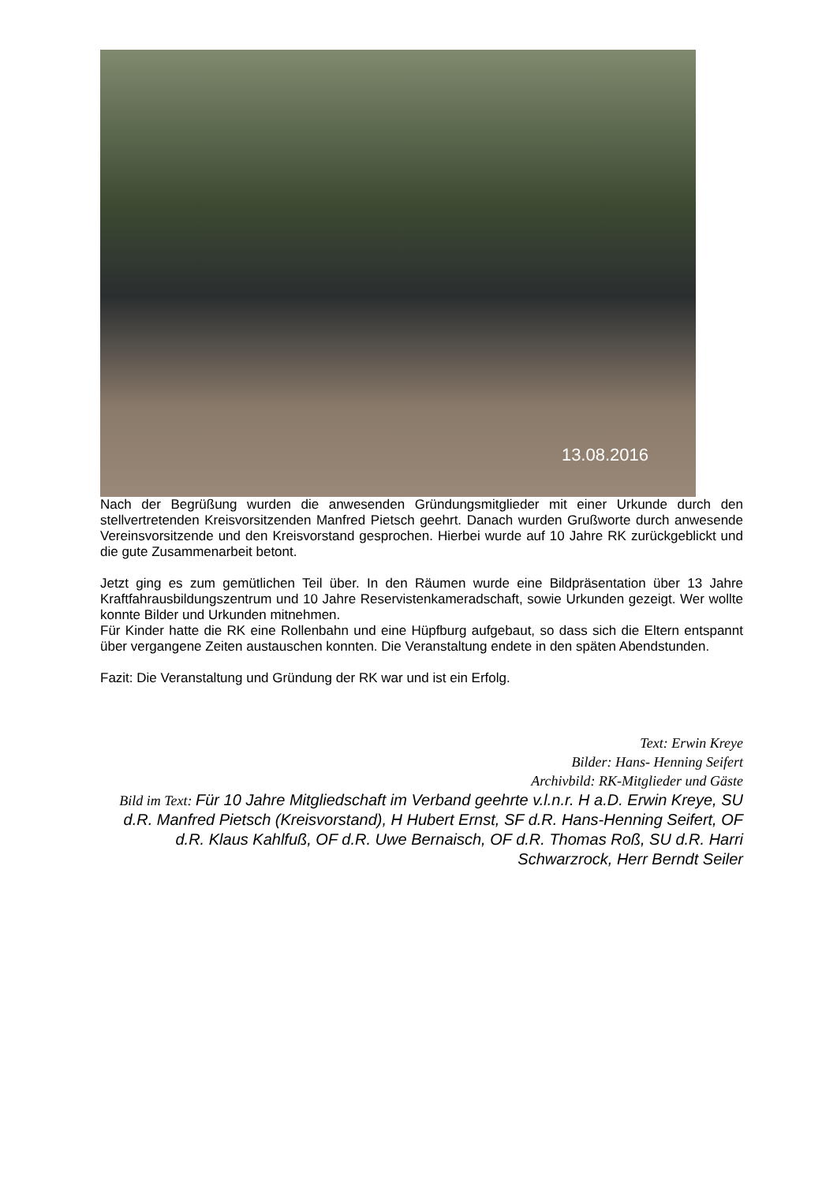13.08.2016
Nach der Begrüßung wurden die anwesenden Gründungsmitglieder mit einer Urkunde durch den stellvertretenden Kreisvorsitzenden Manfred Pietsch geehrt. Danach wurden Grußworte durch anwesende Vereinsvorsitzende und den Kreisvorstand gesprochen. Hierbei wurde auf 10 Jahre RK zurückgeblickt und die gute Zusammenarbeit betont.
Jetzt ging es zum gemütlichen Teil über. In den Räumen wurde eine Bildpräsentation über 13 Jahre Kraftfahrausbildungszentrum und 10 Jahre Reservistenkameradschaft, sowie Urkunden gezeigt. Wer wollte konnte Bilder und Urkunden mitnehmen.
Für Kinder hatte die RK eine Rollenbahn und eine Hüpfburg aufgebaut, so dass sich die Eltern entspannt über vergangene Zeiten austauschen konnten. Die Veranstaltung endete in den späten Abendstunden.
Fazit: Die Veranstaltung und Gründung der RK war und ist ein Erfolg.
Text: Erwin Kreye
Bilder: Hans- Henning Seifert
Archivbild: RK-Mitglieder und Gäste
Bild im Text: Für 10 Jahre Mitgliedschaft im Verband geehrte v.l.n.r. H a.D. Erwin Kreye, SU d.R. Manfred Pietsch (Kreisvorstand), H Hubert Ernst, SF d.R. Hans-Henning Seifert, OF d.R. Klaus Kahlfuß, OF d.R. Uwe Bernaisch, OF d.R. Thomas Roß, SU d.R. Harri Schwarzrock, Herr Berndt Seiler